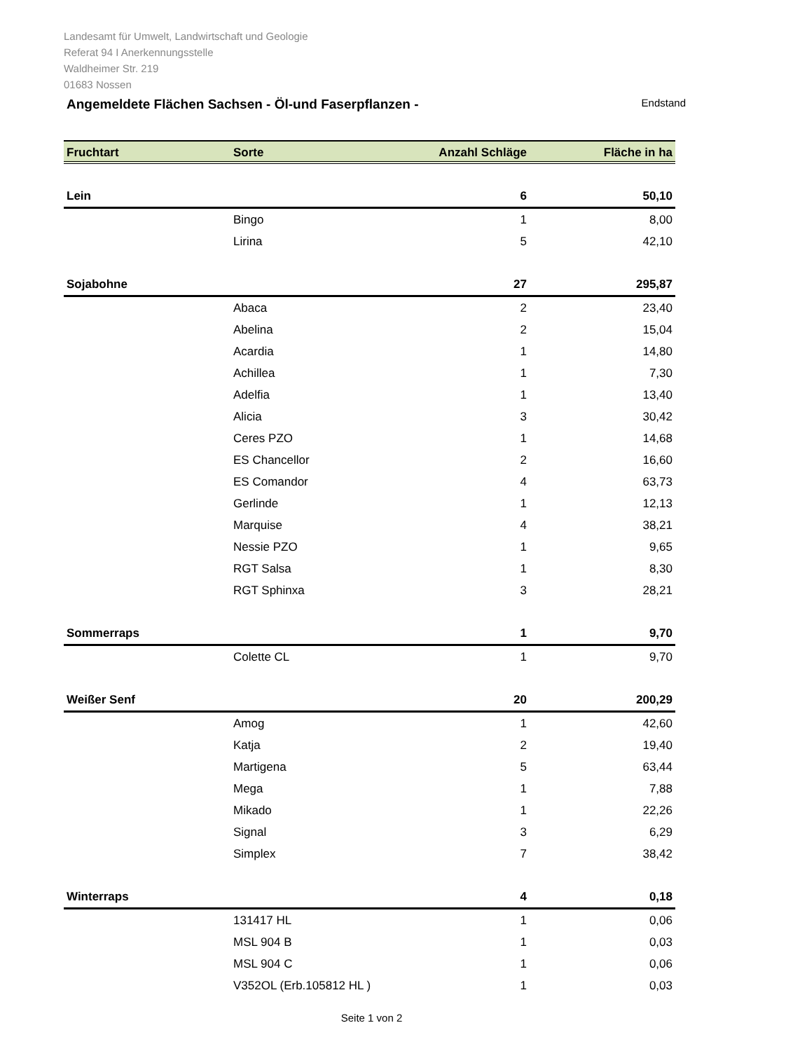Landesamt für Umwelt, Landwirtschaft und Geologie
Referat 94 I Anerkennungsstelle
Waldheimer Str. 219
01683 Nossen
Angemeldete Flächen Sachsen - Öl-und Faserpflanzen -
Endstand
| Fruchtart | Sorte | Anzahl Schläge | Fläche in ha |
| --- | --- | --- | --- |
| Lein | | 6 | 50,10 |
| | Bingo | 1 | 8,00 |
| | Lirina | 5 | 42,10 |
| Sojabohne | | 27 | 295,87 |
| | Abaca | 2 | 23,40 |
| | Abelina | 2 | 15,04 |
| | Acardia | 1 | 14,80 |
| | Achillea | 1 | 7,30 |
| | Adelfia | 1 | 13,40 |
| | Alicia | 3 | 30,42 |
| | Ceres PZO | 1 | 14,68 |
| | ES Chancellor | 2 | 16,60 |
| | ES Comandor | 4 | 63,73 |
| | Gerlinde | 1 | 12,13 |
| | Marquise | 4 | 38,21 |
| | Nessie PZO | 1 | 9,65 |
| | RGT Salsa | 1 | 8,30 |
| | RGT Sphinxa | 3 | 28,21 |
| Sommerraps | | 1 | 9,70 |
| | Colette CL | 1 | 9,70 |
| Weißer Senf | | 20 | 200,29 |
| | Amog | 1 | 42,60 |
| | Katja | 2 | 19,40 |
| | Martigena | 5 | 63,44 |
| | Mega | 1 | 7,88 |
| | Mikado | 1 | 22,26 |
| | Signal | 3 | 6,29 |
| | Simplex | 7 | 38,42 |
| Winterraps | | 4 | 0,18 |
| | 131417 HL | 1 | 0,06 |
| | MSL 904 B | 1 | 0,03 |
| | MSL 904 C | 1 | 0,06 |
| | V352OL (Erb.105812 HL ) | 1 | 0,03 |
Seite 1 von 2